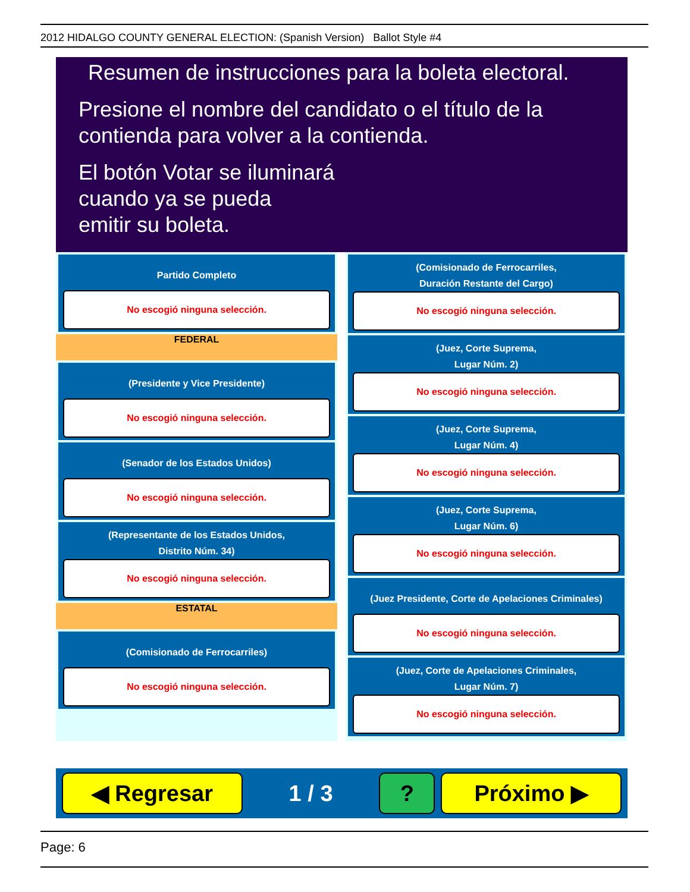2012 HIDALGO COUNTY GENERAL ELECTION: (Spanish Version) Ballot Style #4
Resumen de instrucciones para la boleta electoral.
Presione el nombre del candidato o el título de la
contienda para volver a la contienda.
El botón Votar se iluminará
cuando ya se pueda
emitir su boleta.
Partido Completo
No escogió ninguna selección.
FEDERAL
(Presidente y Vice Presidente)
No escogió ninguna selección.
(Senador de los Estados Unidos)
No escogió ninguna selección.
(Representante de los Estados Unidos,
Distrito Núm. 34)
No escogió ninguna selección.
ESTATAL
(Comisionado de Ferrocarriles)
No escogió ninguna selección.
(Comisionado de Ferrocarriles,
Duración Restante del Cargo)
No escogió ninguna selección.
(Juez, Corte Suprema,
Lugar Núm. 2)
No escogió ninguna selección.
(Juez, Corte Suprema,
Lugar Núm. 4)
No escogió ninguna selección.
(Juez, Corte Suprema,
Lugar Núm. 6)
No escogió ninguna selección.
(Juez Presidente, Corte de Apelaciones Criminales)
No escogió ninguna selección.
(Juez, Corte de Apelaciones Criminales,
Lugar Núm. 7)
No escogió ninguna selección.
◀ Regresar
1 / 3
? Próximo ▶
Page: 6